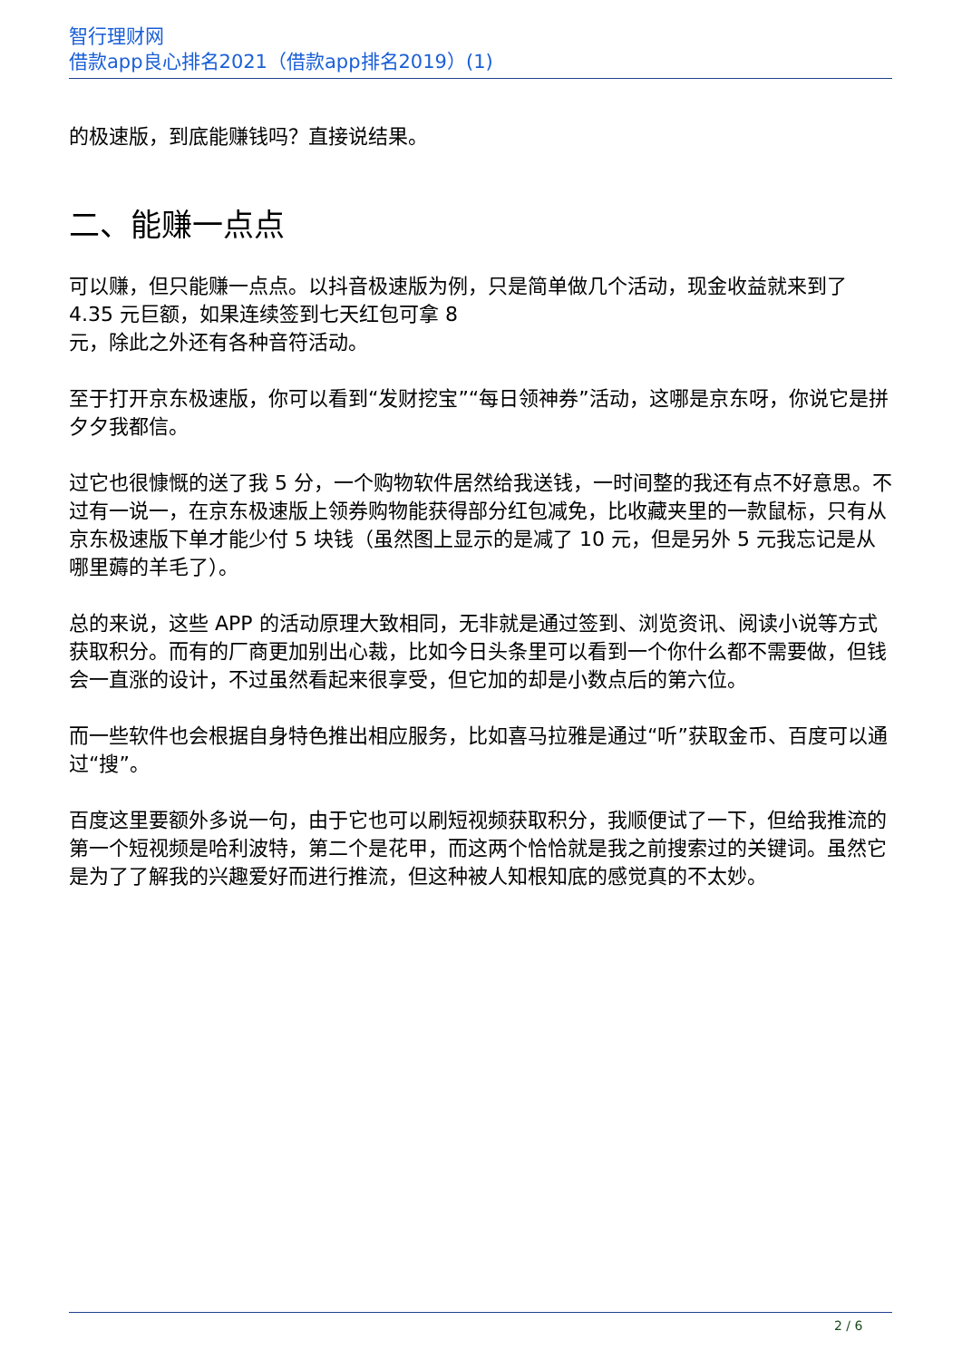智行理财网
借款app良心排名2021（借款app排名2019）(1)
的极速版，到底能赚钱吗？直接说结果。
二、能赚一点点
可以赚，但只能赚一点点。以抖音极速版为例，只是简单做几个活动，现金收益就来到了 4.35 元巨额，如果连续签到七天红包可拿 8
元，除此之外还有各种音符活动。
至于打开京东极速版，你可以看到“发财挖宝”“每日领神券”活动，这哪是京东呀，你说它是拼夕夕我都信。
过它也很慷慨的送了我 5 分，一个购物软件居然给我送钱，一时间整的我还有点不好意思。不过有一说一，在京东极速版上领券购物能获得部分红包减免，比收藏夹里的一款鼠标，只有从京东极速版下单才能少付 5 块钱（虽然图上显示的是减了 10 元，但是另外 5 元我忘记是从哪里薅的羊毛了）。
总的来说，这些 APP 的活动原理大致相同，无非就是通过签到、浏览资讯、阅读小说等方式获取积分。而有的厂商更加别出心裁，比如今日头条里可以看到一个你什么都不需要做，但钱会一直涨的设计，不过虽然看起来很享受，但它加的却是小数点后的第六位。
而一些软件也会根据自身特色推出相应服务，比如喜马拉雅是通过“听”获取金币、百度可以通过“搜”。
百度这里要额外多说一句，由于它也可以刷短视频获取积分，我顺便试了一下，但给我推流的第一个短视频是哈利波特，第二个是花甲，而这两个恰恰就是我之前搜索过的关键词。虽然它是为了了解我的兴趣爱好而进行推流，但这种被人知根知底的感觉真的不太妙。
2 / 6